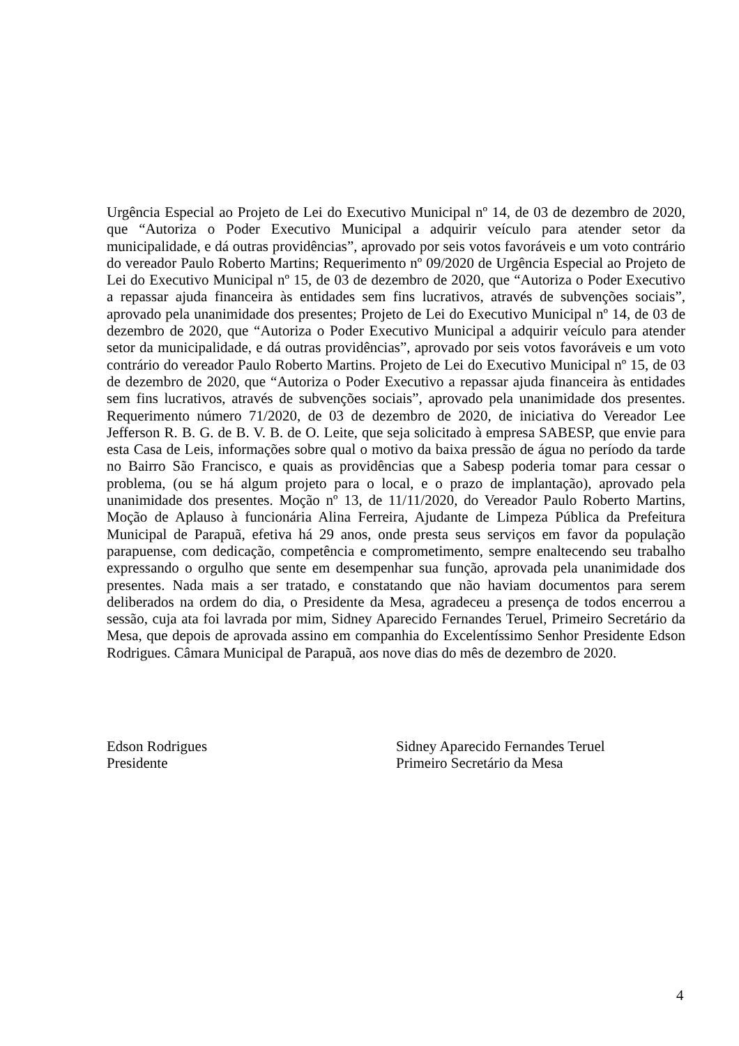Urgência Especial ao Projeto de Lei do Executivo Municipal nº 14, de 03 de dezembro de 2020, que “Autoriza o Poder Executivo Municipal a adquirir veículo para atender setor da municipalidade, e dá outras providências”, aprovado por seis votos favoráveis e um voto contrário do vereador Paulo Roberto Martins; Requerimento nº 09/2020 de Urgência Especial ao Projeto de Lei do Executivo Municipal nº 15, de 03 de dezembro de 2020, que “Autoriza o Poder Executivo a repassar ajuda financeira às entidades sem fins lucrativos, através de subvenções sociais”, aprovado pela unanimidade dos presentes; Projeto de Lei do Executivo Municipal nº 14, de 03 de dezembro de 2020, que “Autoriza o Poder Executivo Municipal a adquirir veículo para atender setor da municipalidade, e dá outras providências”, aprovado por seis votos favoráveis e um voto contrário do vereador Paulo Roberto Martins. Projeto de Lei do Executivo Municipal nº 15, de 03 de dezembro de 2020, que “Autoriza o Poder Executivo a repassar ajuda financeira às entidades sem fins lucrativos, através de subvenções sociais”, aprovado pela unanimidade dos presentes. Requerimento número 71/2020, de 03 de dezembro de 2020, de iniciativa do Vereador Lee Jefferson R. B. G. de B. V. B. de O. Leite, que seja solicitado à empresa SABESP, que envie para esta Casa de Leis, informações sobre qual o motivo da baixa pressão de água no período da tarde no Bairro São Francisco, e quais as providências que a Sabesp poderia tomar para cessar o problema, (ou se há algum projeto para o local, e o prazo de implantação), aprovado pela unanimidade dos presentes. Moção nº 13, de 11/11/2020, do Vereador Paulo Roberto Martins, Moção de Aplauso à funcionária Alina Ferreira, Ajudante de Limpeza Pública da Prefeitura Municipal de Parapuã, efetiva há 29 anos, onde presta seus serviços em favor da população parapuense, com dedicação, competência e comprometimento, sempre enaltecendo seu trabalho expressando o orgulho que sente em desempenhar sua função, aprovada pela unanimidade dos presentes. Nada mais a ser tratado, e constatando que não haviam documentos para serem deliberados na ordem do dia, o Presidente da Mesa, agradeceu a presença de todos encerrou a sessão, cuja ata foi lavrada por mim, Sidney Aparecido Fernandes Teruel, Primeiro Secretário da Mesa, que depois de aprovada assino em companhia do Excelentíssimo Senhor Presidente Edson Rodrigues. Câmara Municipal de Parapuã, aos nove dias do mês de dezembro de 2020.
Edson Rodrigues
Presidente
Sidney Aparecido Fernandes Teruel
Primeiro Secretário da Mesa
4